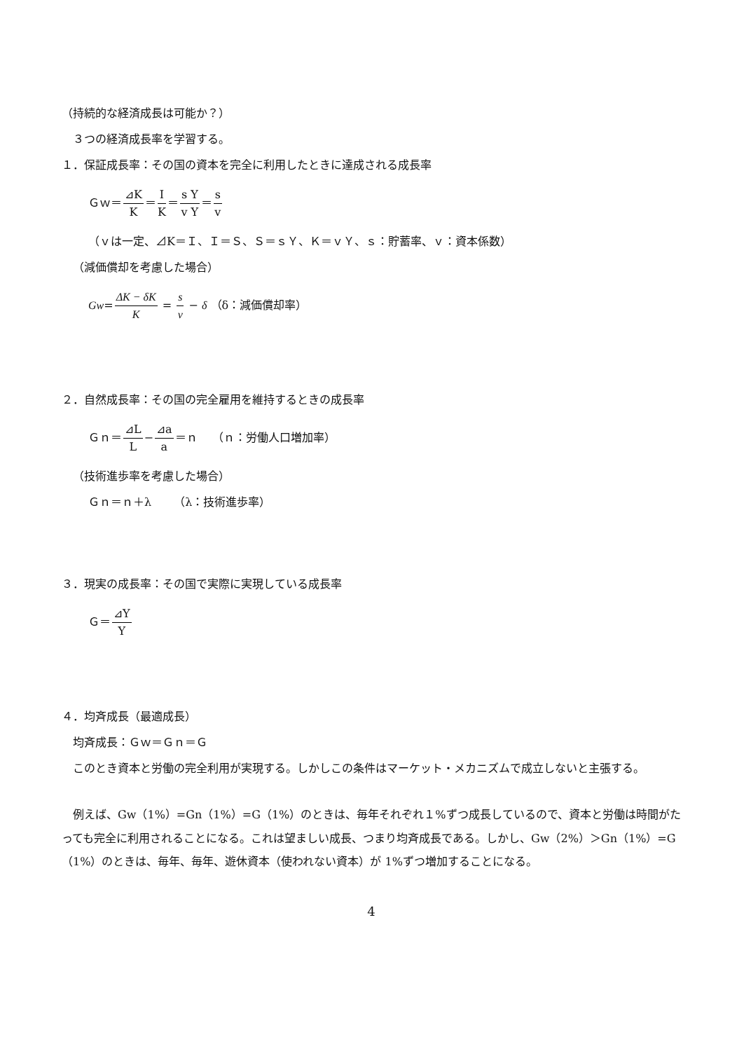（持続的な経済成長は可能か？）
３つの経済成長率を学習する。
１．保証成長率：その国の資本を完全に利用したときに達成される成長率
Ｇｗ＝⊿K K＝I K＝s Y v Y＝s v
（ｖは一定、⊿K＝Ｉ、Ｉ＝Ｓ、Ｓ＝ｓＹ、Ｋ＝ｖＹ、ｓ：貯蓄率、ｖ：資本係数）
（減価償却を考慮した場合）
Gw=ΔK − δK K = s v − δ （δ：減価償却率）
２．自然成長率：その国の完全雇用を維持するときの成長率
Ｇｎ＝⊿L L−⊿a a＝ｎ　 （ｎ：労働人口増加率）
（技術進歩率を考慮した場合）
Ｇｎ＝ｎ＋λ　　（λ：技術進歩率）
３．現実の成長率：その国で実際に実現している成長率
Ｇ＝⊿Y Y
４．均斉成長（最適成長）
均斉成長：Ｇｗ＝Ｇｎ＝Ｇ
このとき資本と労働の完全利用が実現する。しかしこの条件はマーケット・メカニズムで成立しないと主張する。
例えば、Gw（1%）=Gn（1%）=G（1%）のときは、毎年それぞれ１%ずつ成長しているので、資本と労働は時間がたっても完全に利用されることになる。これは望ましい成長、つまり均斉成長である。しかし、Gw（2%）＞Gn（1%）=G（1%）のときは、毎年、毎年、遊休資本（使われない資本）が 1%ずつ増加することになる。
4